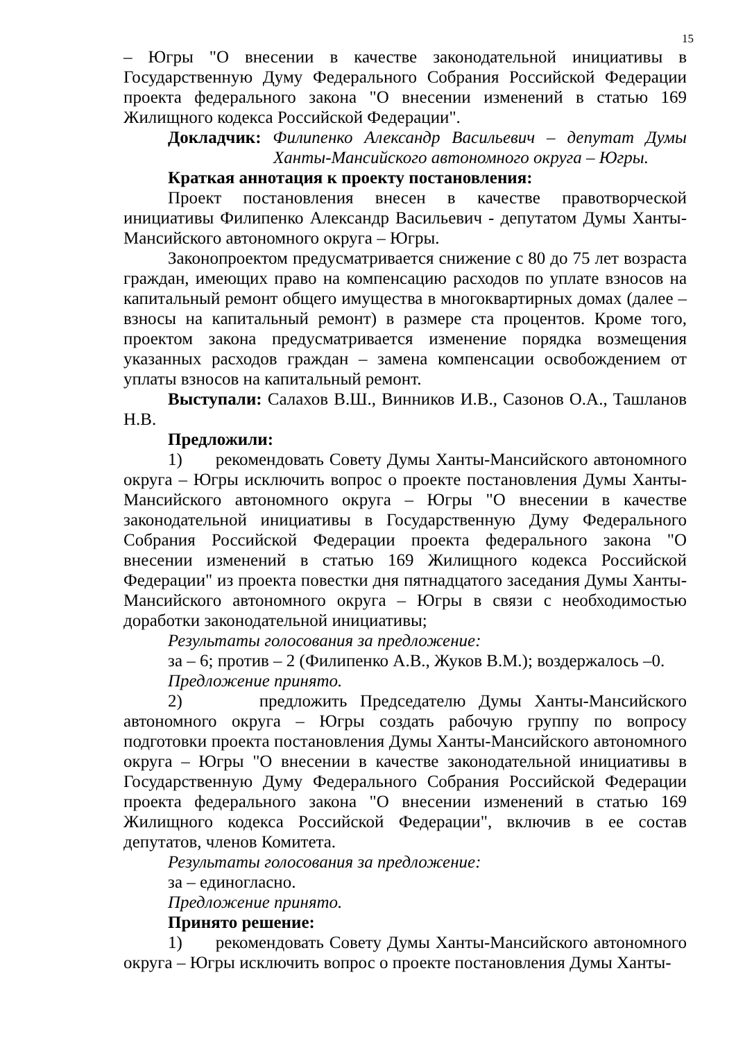15
– Югры "О внесении в качестве законодательной инициативы в Государственную Думу Федерального Собрания Российской Федерации проекта федерального закона "О внесении изменений в статью 169 Жилищного кодекса Российской Федерации".
Докладчик: Филипенко Александр Васильевич – депутат Думы Ханты-Мансийского автономного округа – Югры.
Краткая аннотация к проекту постановления:
Проект постановления внесен в качестве правотворческой инициативы Филипенко Александр Васильевич - депутатом Думы Ханты-Мансийского автономного округа – Югры.
Законопроектом предусматривается снижение с 80 до 75 лет возраста граждан, имеющих право на компенсацию расходов по уплате взносов на капитальный ремонт общего имущества в многоквартирных домах (далее – взносы на капитальный ремонт) в размере ста процентов. Кроме того, проектом закона предусматривается изменение порядка возмещения указанных расходов граждан – замена компенсации освобождением от уплаты взносов на капитальный ремонт.
Выступали: Салахов В.Ш., Винников И.В., Сазонов О.А., Ташланов Н.В.
Предложили:
1) рекомендовать Совету Думы Ханты-Мансийского автономного округа – Югры исключить вопрос о проекте постановления Думы Ханты-Мансийского автономного округа – Югры "О внесении в качестве законодательной инициативы в Государственную Думу Федерального Собрания Российской Федерации проекта федерального закона "О внесении изменений в статью 169 Жилищного кодекса Российской Федерации" из проекта повестки дня пятнадцатого заседания Думы Ханты-Мансийского автономного округа – Югры в связи с необходимостью доработки законодательной инициативы;
Результаты голосования за предложение:
за – 6; против – 2 (Филипенко А.В., Жуков В.М.); воздержалось –0.
Предложение принято.
2) предложить Председателю Думы Ханты-Мансийского автономного округа – Югры создать рабочую группу по вопросу подготовки проекта постановления Думы Ханты-Мансийского автономного округа – Югры "О внесении в качестве законодательной инициативы в Государственную Думу Федерального Собрания Российской Федерации проекта федерального закона "О внесении изменений в статью 169 Жилищного кодекса Российской Федерации", включив в ее состав депутатов, членов Комитета.
Результаты голосования за предложение:
за – единогласно.
Предложение принято.
Принято решение:
1) рекомендовать Совету Думы Ханты-Мансийского автономного округа – Югры исключить вопрос о проекте постановления Думы Ханты-